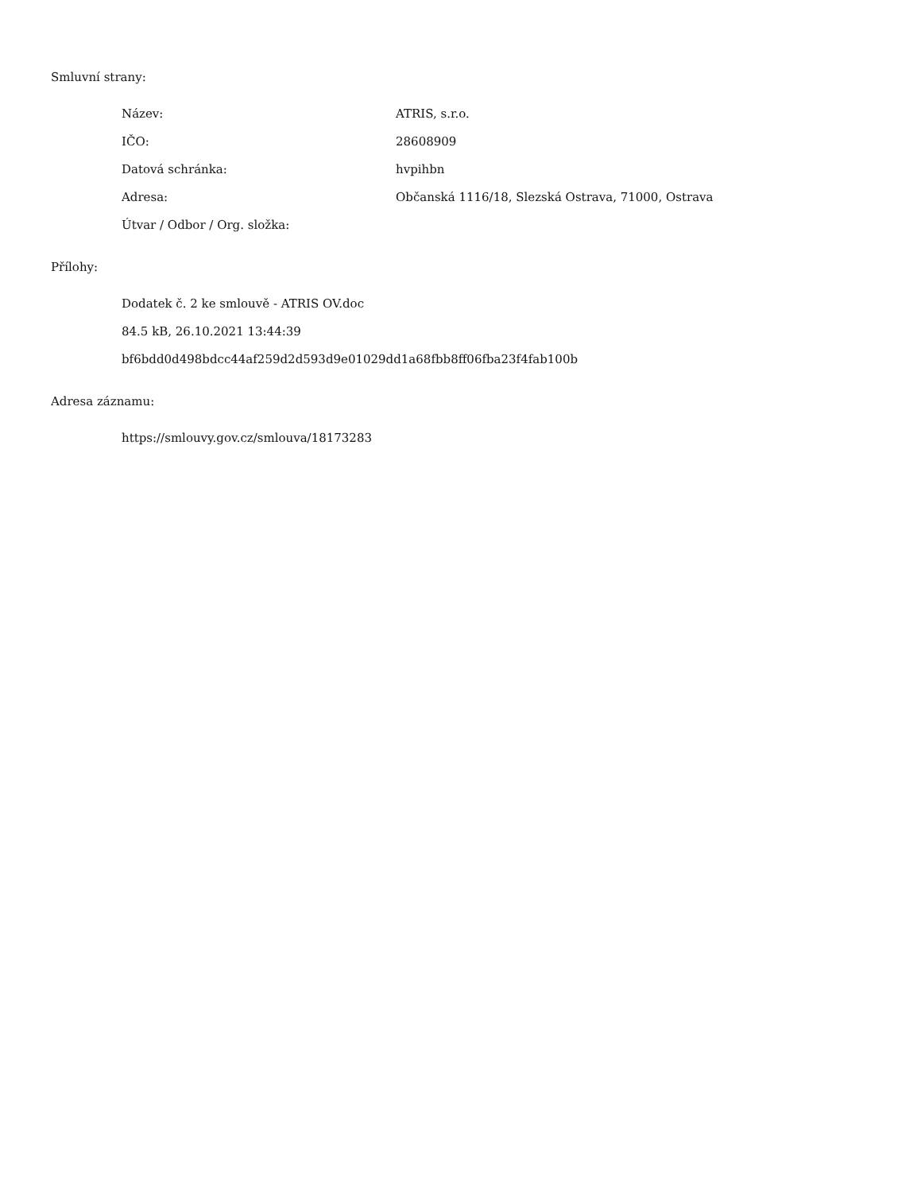Smluvní strany:
| Název: | ATRIS, s.r.o. |
| IČO: | 28608909 |
| Datová schránka: | hvpihbn |
| Adresa: | Občanská 1116/18, Slezská Ostrava, 71000, Ostrava |
| Útvar / Odbor / Org. složka: | |
Přílohy:
Dodatek č. 2 ke smlouvě - ATRIS OV.doc
84.5 kB, 26.10.2021 13:44:39
bf6bdd0d498bdcc44af259d2d593d9e01029dd1a68fbb8ff06fba23f4fab100b
Adresa záznamu:
https://smlouvy.gov.cz/smlouva/18173283